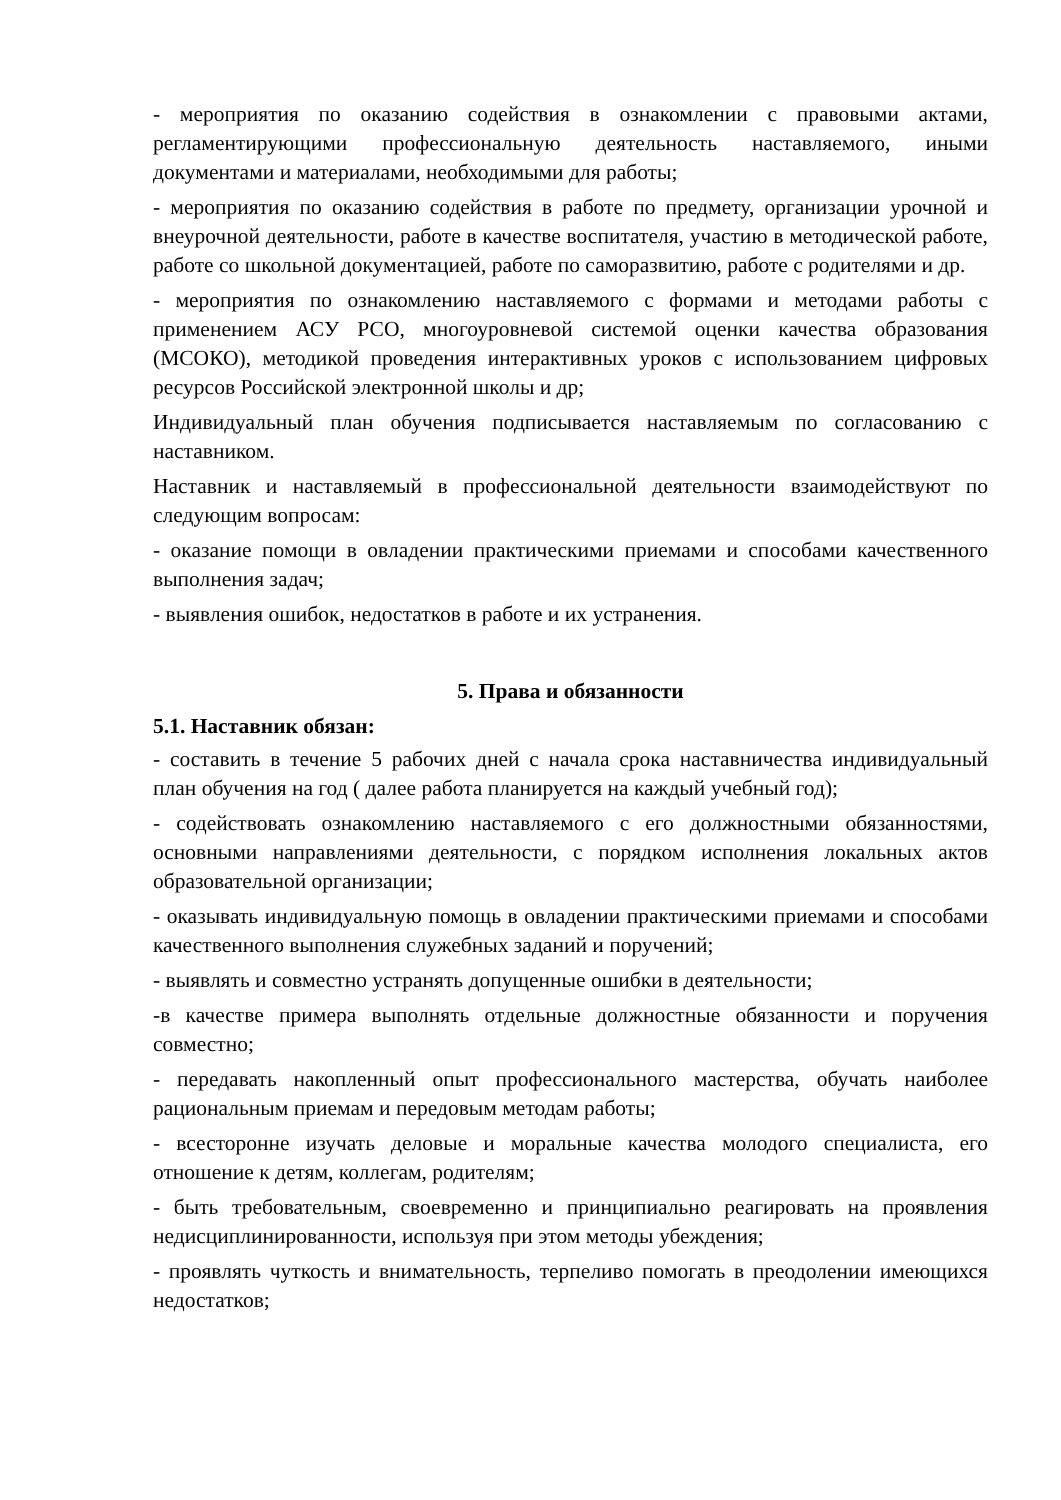- мероприятия по оказанию содействия в ознакомлении с правовыми актами, регламентирующими профессиональную деятельность наставляемого, иными документами и материалами, необходимыми для работы;
- мероприятия по оказанию содействия в работе по предмету, организации урочной и внеурочной деятельности, работе в качестве воспитателя, участию в методической работе, работе со школьной документацией, работе по саморазвитию, работе с родителями и др.
- мероприятия по ознакомлению наставляемого с формами и методами работы с применением АСУ РСО, многоуровневой системой оценки качества образования (МСОКО), методикой проведения интерактивных уроков с использованием цифровых ресурсов Российской электронной школы и др;
Индивидуальный план обучения подписывается наставляемым по согласованию с наставником.
Наставник и наставляемый в профессиональной деятельности взаимодействуют по следующим вопросам:
- оказание помощи в овладении практическими приемами и способами качественного выполнения задач;
- выявления ошибок, недостатков в работе и их устранения.
5. Права и обязанности
5.1. Наставник обязан:
- составить в течение 5 рабочих дней с начала срока наставничества индивидуальный план обучения на год ( далее работа планируется на каждый учебный год);
- содействовать ознакомлению наставляемого с его должностными обязанностями, основными направлениями деятельности, с порядком исполнения локальных актов образовательной организации;
- оказывать индивидуальную помощь в овладении практическими приемами и способами качественного выполнения служебных заданий и поручений;
- выявлять и совместно устранять допущенные ошибки в деятельности;
-в качестве примера выполнять отдельные должностные обязанности и поручения совместно;
- передавать накопленный опыт профессионального мастерства, обучать наиболее рациональным приемам и передовым методам работы;
- всесторонне изучать деловые и моральные качества молодого специалиста, его отношение к детям, коллегам, родителям;
- быть требовательным, своевременно и принципиально реагировать на проявления недисциплинированности, используя при этом методы убеждения;
- проявлять чуткость и внимательность, терпеливо помогать в преодолении имеющихся недостатков;